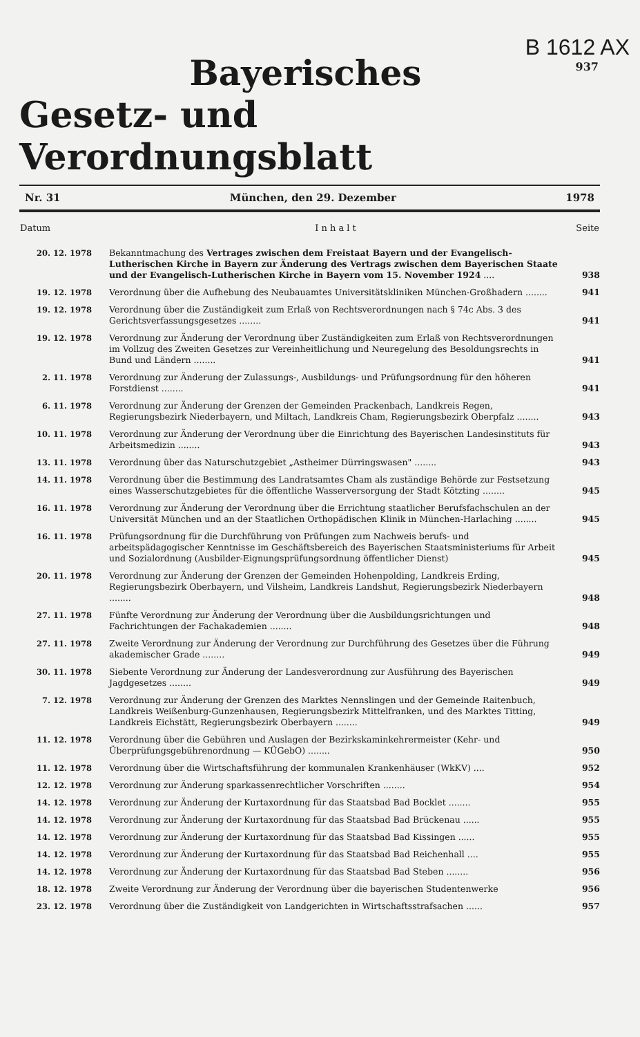B 1612 AX
937
Bayerisches
Gesetz- und Verordnungsblatt
Nr. 31 München, den 29. Dezember 1978
| Datum | I n h a l t | Seite |
| --- | --- | --- |
| 20. 12. 1978 | Bekanntmachung des Vertrages zwischen dem Freistaat Bayern und der Evangelisch-Lutherischen Kirche in Bayern zur Änderung des Vertrags zwischen dem Bayerischen Staate und der Evangelisch-Lutherischen Kirche in Bayern vom 15. November 1924 .... | 938 |
| 19. 12. 1978 | Verordnung über die Aufhebung des Neubauamtes Universitätskliniken München-Großhadern ........ | 941 |
| 19. 12. 1978 | Verordnung über die Zuständigkeit zum Erlaß von Rechtsverordnungen nach § 74c Abs. 3 des Gerichtsverfassungsgesetzes ........ | 941 |
| 19. 12. 1978 | Verordnung zur Änderung der Verordnung über Zuständigkeiten zum Erlaß von Rechtsverordnungen im Vollzug des Zweiten Gesetzes zur Vereinheitlichung und Neuregelung des Besoldungsrechts in Bund und Ländern ........ | 941 |
| 2. 11. 1978 | Verordnung zur Änderung der Zulassungs-, Ausbildungs- und Prüfungsordnung für den höheren Forstdienst ........ | 941 |
| 6. 11. 1978 | Verordnung zur Änderung der Grenzen der Gemeinden Prackenbach, Landkreis Regen, Regierungsbezirk Niederbayern, und Miltach, Landkreis Cham, Regierungsbezirk Oberpfalz ........ | 943 |
| 10. 11. 1978 | Verordnung zur Änderung der Verordnung über die Einrichtung des Bayerischen Landesinstituts für Arbeitsmedizin ........ | 943 |
| 13. 11. 1978 | Verordnung über das Naturschutzgebiet „Astheimer Dürringswasen" ........ | 943 |
| 14. 11. 1978 | Verordnung über die Bestimmung des Landratsamtes Cham als zuständige Behörde zur Festsetzung eines Wasserschutzgebietes für die öffentliche Wasserversorgung der Stadt Kötzting ........ | 945 |
| 16. 11. 1978 | Verordnung zur Änderung der Verordnung über die Errichtung staatlicher Berufsfachschulen an der Universität München und an der Staatlichen Orthopädischen Klinik in München-Harlaching ........ | 945 |
| 16. 11. 1978 | Prüfungsordnung für die Durchführung von Prüfungen zum Nachweis berufs- und arbeitspädagogischer Kenntnisse im Geschäftsbereich des Bayerischen Staatsministeriums für Arbeit und Sozialordnung (Ausbilder-Eignungsprüfungsordnung öffentlicher Dienst) | 945 |
| 20. 11. 1978 | Verordnung zur Änderung der Grenzen der Gemeinden Hohenpolding, Landkreis Erding, Regierungsbezirk Oberbayern, und Vilsheim, Landkreis Landshut, Regierungsbezirk Niederbayern ........ | 948 |
| 27. 11. 1978 | Fünfte Verordnung zur Änderung der Verordnung über die Ausbildungsrichtungen und Fachrichtungen der Fachakademien ........ | 948 |
| 27. 11. 1978 | Zweite Verordnung zur Änderung der Verordnung zur Durchführung des Gesetzes über die Führung akademischer Grade ........ | 949 |
| 30. 11. 1978 | Siebente Verordnung zur Änderung der Landesverordnung zur Ausführung des Bayerischen Jagdgesetzes ........ | 949 |
| 7. 12. 1978 | Verordnung zur Änderung der Grenzen des Marktes Nennslingen und der Gemeinde Raitenbuch, Landkreis Weißenburg-Gunzenhausen, Regierungsbezirk Mittelfranken, und des Marktes Titting, Landkreis Eichstätt, Regierungsbezirk Oberbayern ........ | 949 |
| 11. 12. 1978 | Verordnung über die Gebühren und Auslagen der Bezirkskaminkehrermeister (Kehr- und Überprüfungsgebührenordnung — KÜGebO) ........ | 950 |
| 11. 12. 1978 | Verordnung über die Wirtschaftsführung der kommunalen Krankenhäuser (WkKV) .... | 952 |
| 12. 12. 1978 | Verordnung zur Änderung sparkassenrechtlicher Vorschriften ........ | 954 |
| 14. 12. 1978 | Verordnung zur Änderung der Kurtaxordnung für das Staatsbad Bad Bocklet ........ | 955 |
| 14. 12. 1978 | Verordnung zur Änderung der Kurtaxordnung für das Staatsbad Bad Brückenau ...... | 955 |
| 14. 12. 1978 | Verordnung zur Änderung der Kurtaxordnung für das Staatsbad Bad Kissingen ...... | 955 |
| 14. 12. 1978 | Verordnung zur Änderung der Kurtaxordnung für das Staatsbad Bad Reichenhall .... | 955 |
| 14. 12. 1978 | Verordnung zur Änderung der Kurtaxordnung für das Staatsbad Bad Steben ........ | 956 |
| 18. 12. 1978 | Zweite Verordnung zur Änderung der Verordnung über die bayerischen Studentenwerke | 956 |
| 23. 12. 1978 | Verordnung über die Zuständigkeit von Landgerichten in Wirtschaftsstrafsachen ...... | 957 |